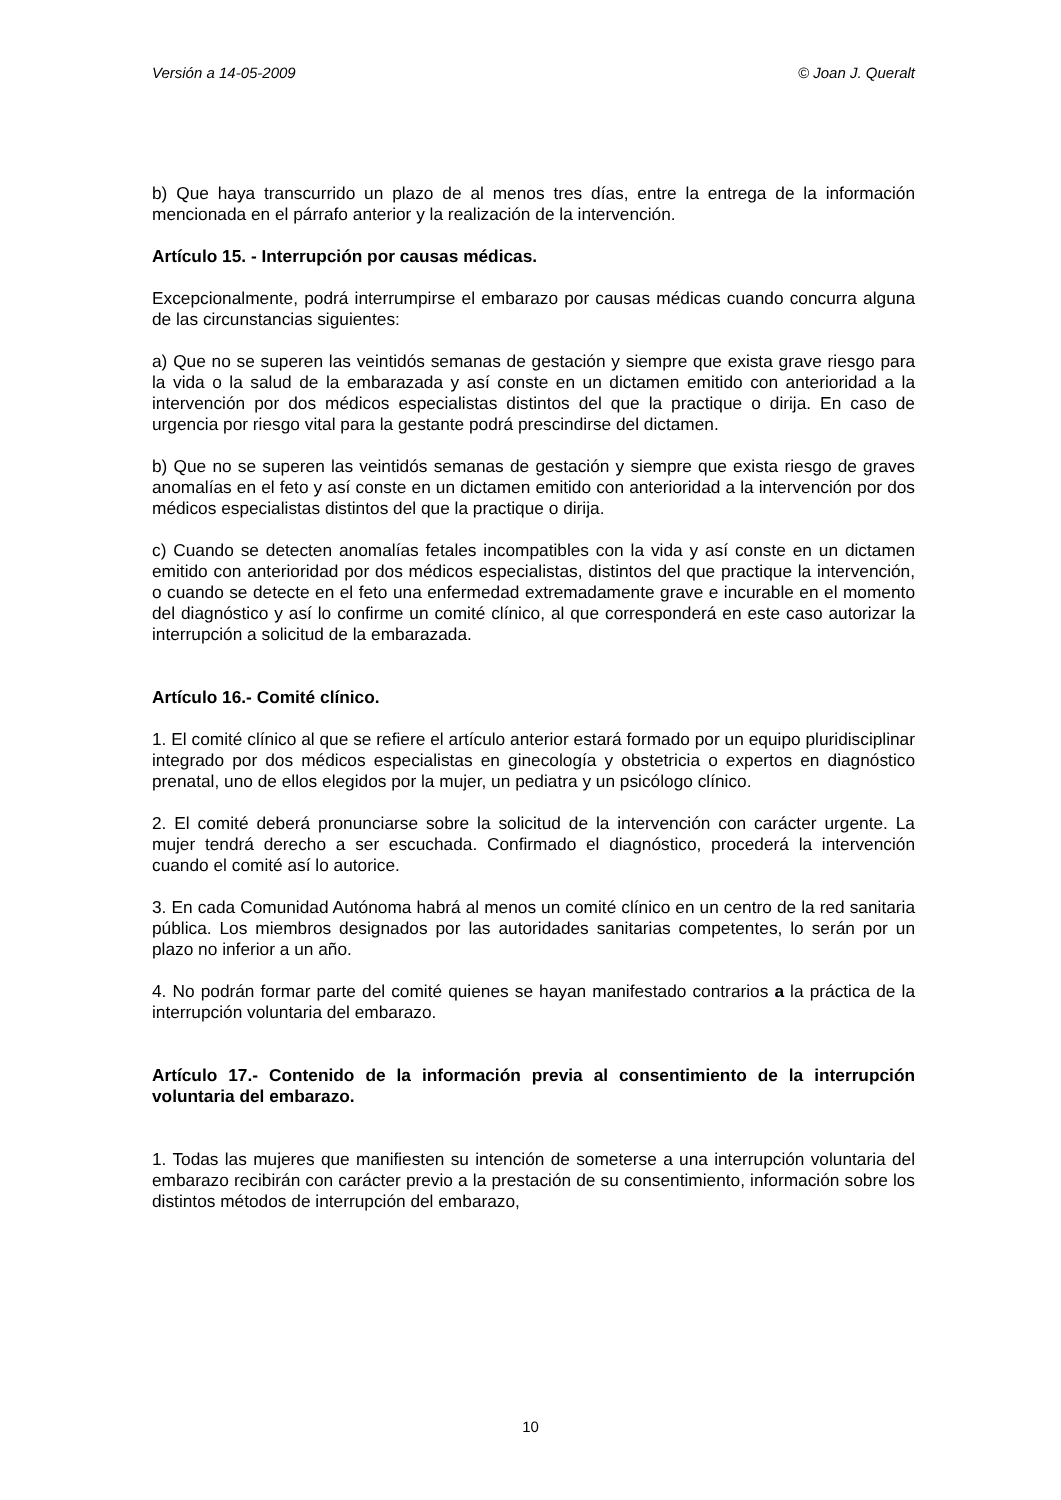Versión a 14-05-2009 © Joan J. Queralt
b) Que haya transcurrido un plazo de al menos tres días, entre la entrega de la información mencionada en el párrafo anterior y la realización de la intervención.
Artículo 15. - Interrupción por causas médicas.
Excepcionalmente, podrá interrumpirse el embarazo por causas médicas cuando concurra alguna de las circunstancias siguientes:
a) Que no se superen las veintidós semanas de gestación y siempre que exista grave riesgo para la vida o la salud de la embarazada y así conste en un dictamen emitido con anterioridad a la intervención por dos médicos especialistas distintos del que la practique o dirija. En caso de urgencia por riesgo vital para la gestante podrá prescindirse del dictamen.
b) Que no se superen las veintidós semanas de gestación y siempre que exista riesgo de graves anomalías en el feto y así conste en un dictamen emitido con anterioridad a la intervención por dos médicos especialistas distintos del que la practique o dirija.
c) Cuando se detecten anomalías fetales incompatibles con la vida y así conste en un dictamen emitido con anterioridad por dos médicos especialistas, distintos del que practique la intervención, o cuando se detecte en el feto una enfermedad extremadamente grave e incurable en el momento del diagnóstico y así lo confirme un comité clínico, al que corresponderá en este caso autorizar la interrupción a solicitud de la embarazada.
Artículo 16.- Comité clínico.
1. El comité clínico al que se refiere el artículo anterior estará formado por un equipo pluridisciplinar integrado por dos médicos especialistas en ginecología y obstetricia o expertos en diagnóstico prenatal, uno de ellos elegidos por la mujer, un pediatra y un psicólogo clínico.
2. El comité deberá pronunciarse sobre la solicitud de la intervención con carácter urgente. La mujer tendrá derecho a ser escuchada. Confirmado el diagnóstico, procederá la intervención cuando el comité así lo autorice.
3. En cada Comunidad Autónoma habrá al menos un comité clínico en un centro de la red sanitaria pública. Los miembros designados por las autoridades sanitarias competentes, lo serán por un plazo no inferior a un año.
4. No podrán formar parte del comité quienes se hayan manifestado contrarios a la práctica de la interrupción voluntaria del embarazo.
Artículo 17.- Contenido de la información previa al consentimiento de la interrupción voluntaria del embarazo.
1. Todas las mujeres que manifiesten su intención de someterse a una interrupción voluntaria del embarazo recibirán con carácter previo a la prestación de su consentimiento, información sobre los distintos métodos de interrupción del embarazo,
10